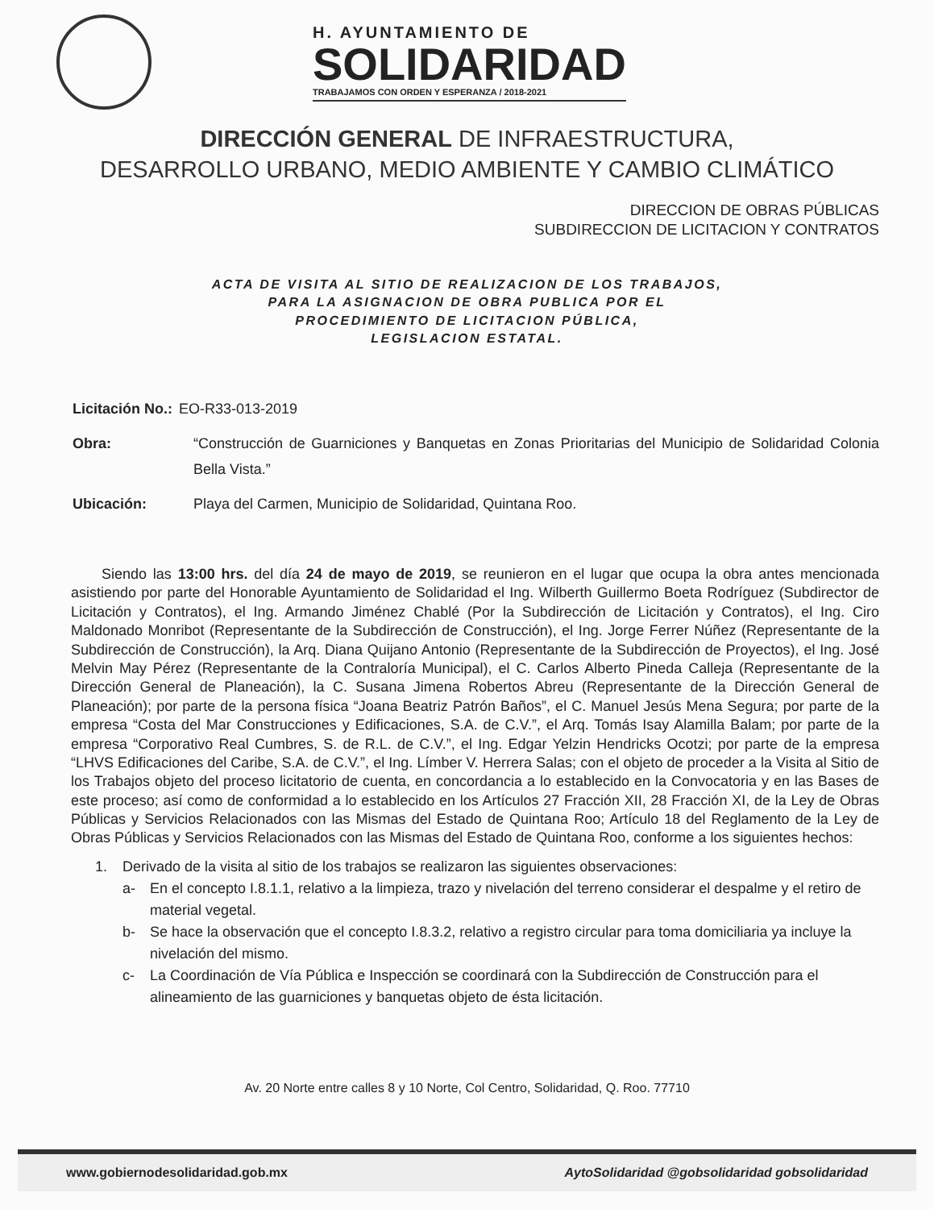H. AYUNTAMIENTO DE
SOLIDARIDAD
TRABAJAMOS CON ORDEN Y ESPERANZA / 2018-2021
DIRECCIÓN GENERAL DE INFRAESTRUCTURA,
DESARROLLO URBANO, MEDIO AMBIENTE Y CAMBIO CLIMÁTICO
DIRECCION DE OBRAS PÚBLICAS
SUBDIRECCION DE LICITACION Y CONTRATOS
ACTA DE VISITA AL SITIO DE REALIZACION DE LOS TRABAJOS,
PARA LA ASIGNACION DE OBRA PUBLICA POR EL
PROCEDIMIENTO DE LICITACION PÚBLICA,
LEGISLACION ESTATAL.
Licitación No.: EO-R33-013-2019
Obra: “Construcción de Guarniciones y Banquetas en Zonas Prioritarias del Municipio de Solidaridad Colonia Bella Vista.”
Ubicación: Playa del Carmen, Municipio de Solidaridad, Quintana Roo.
Siendo las 13:00 hrs. del día 24 de mayo de 2019, se reunieron en el lugar que ocupa la obra antes mencionada asistiendo por parte del Honorable Ayuntamiento de Solidaridad el Ing. Wilberth Guillermo Boeta Rodríguez (Subdirector de Licitación y Contratos), el Ing. Armando Jiménez Chablé (Por la Subdirección de Licitación y Contratos), el Ing. Ciro Maldonado Monribot (Representante de la Subdirección de Construcción), el Ing. Jorge Ferrer Núñez (Representante de la Subdirección de Construcción), la Arq. Diana Quijano Antonio (Representante de la Subdirección de Proyectos), el Ing. José Melvin May Pérez (Representante de la Contraloría Municipal), el C. Carlos Alberto Pineda Calleja (Representante de la Dirección General de Planeación), la C. Susana Jimena Robertos Abreu (Representante de la Dirección General de Planeación); por parte de la persona física “Joana Beatriz Patrón Baños”, el C. Manuel Jesús Mena Segura; por parte de la empresa “Costa del Mar Construcciones y Edificaciones, S.A. de C.V.”, el Arq. Tomás Isay Alamilla Balam; por parte de la empresa “Corporativo Real Cumbres, S. de R.L. de C.V.”, el Ing. Edgar Yelzin Hendricks Ocotzi; por parte de la empresa “LHVS Edificaciones del Caribe, S.A. de C.V.”, el Ing. Límber V. Herrera Salas; con el objeto de proceder a la Visita al Sitio de los Trabajos objeto del proceso licitatorio de cuenta, en concordancia a lo establecido en la Convocatoria y en las Bases de este proceso; así como de conformidad a lo establecido en los Artículos 27 Fracción XII, 28 Fracción XI, de la Ley de Obras Públicas y Servicios Relacionados con las Mismas del Estado de Quintana Roo; Artículo 18 del Reglamento de la Ley de Obras Públicas y Servicios Relacionados con las Mismas del Estado de Quintana Roo, conforme a los siguientes hechos:
1. Derivado de la visita al sitio de los trabajos se realizaron las siguientes observaciones:
a- En el concepto I.8.1.1, relativo a la limpieza, trazo y nivelación del terreno considerar el despalme y el retiro de material vegetal.
b- Se hace la observación que el concepto I.8.3.2, relativo a registro circular para toma domiciliaria ya incluye la nivelación del mismo.
c- La Coordinación de Vía Pública e Inspección se coordinará con la Subdirección de Construcción para el alineamiento de las guarniciones y banquetas objeto de ésta licitación.
Av. 20 Norte entre calles 8 y 10 Norte, Col Centro, Solidaridad, Q. Roo. 77710
www.gobiernodesolidaridad.gob.mx AytoSolidaridad @gobsolidaridad gobsolidaridad